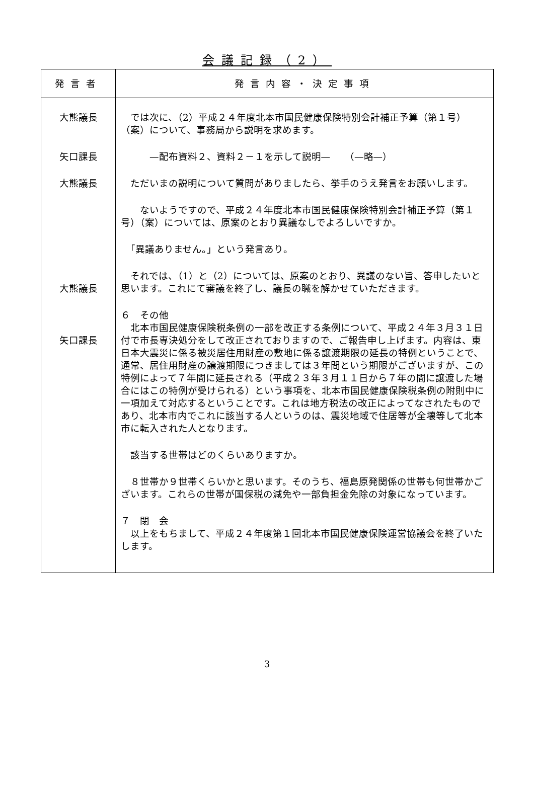会議記録（2）
| 発言者 | 発言内容・決定事項 |
| --- | --- |
| 大熊議長 矢口課長 大熊議長 大熊議長 矢口課長 | では次に、（2）平成２４年度北本市国民健康保険特別会計補正予算（第１号）（案）について、事務局から説明を求めます。 —配布資料２、資料２－１を示して説明— （—略—） ただいまの説明について質問がありましたら、挙手のうえ発言をお願いします。 ないようですので、平成２４年度北本市国民健康保険特別会計補正予算（第１号）（案）については、原案のとおり異議なしでよろしいですか。 「異議ありません。」という発言あり。 それでは、（1）と（2）については、原案のとおり、異議のない旨、答申したいと思います。これにて審議を終了し、議長の職を解かせていただきます。 ６ その他 北本市国民健康保険税条例の一部を改正する条例について、平成２４年３月３１日付で市長専決処分をして改正されておりますので、ご報告申し上げます。内容は、東日本大震災に係る被災居住用財産の敷地に係る譲渡期限の延長の特例ということで、通常、居住用財産の譲渡期限につきましては３年間という期限がございますが、この特例によって７年間に延長される（平成２３年３月１１日から７年の間に譲渡した場合にはこの特例が受けられる）という事項を、北本市国民健康保険税条例の附則中に一項加えて対応するということです。これは地方税法の改正によってなされたものであり、北本市内でこれに該当する人というのは、震災地域で住居等が全壊等して北本市に転入された人となります。 該当する世帯はどのくらいありますか。 ８世帯か９世帯くらいかと思います。そのうち、福島原発関係の世帯も何世帯かございます。これらの世帯が国保税の減免や一部負担金免除の対象になっています。 ７ 閉 会 以上をもちまして、平成２４年度第１回北本市国民健康保険運営協議会を終了いたします。 |
3